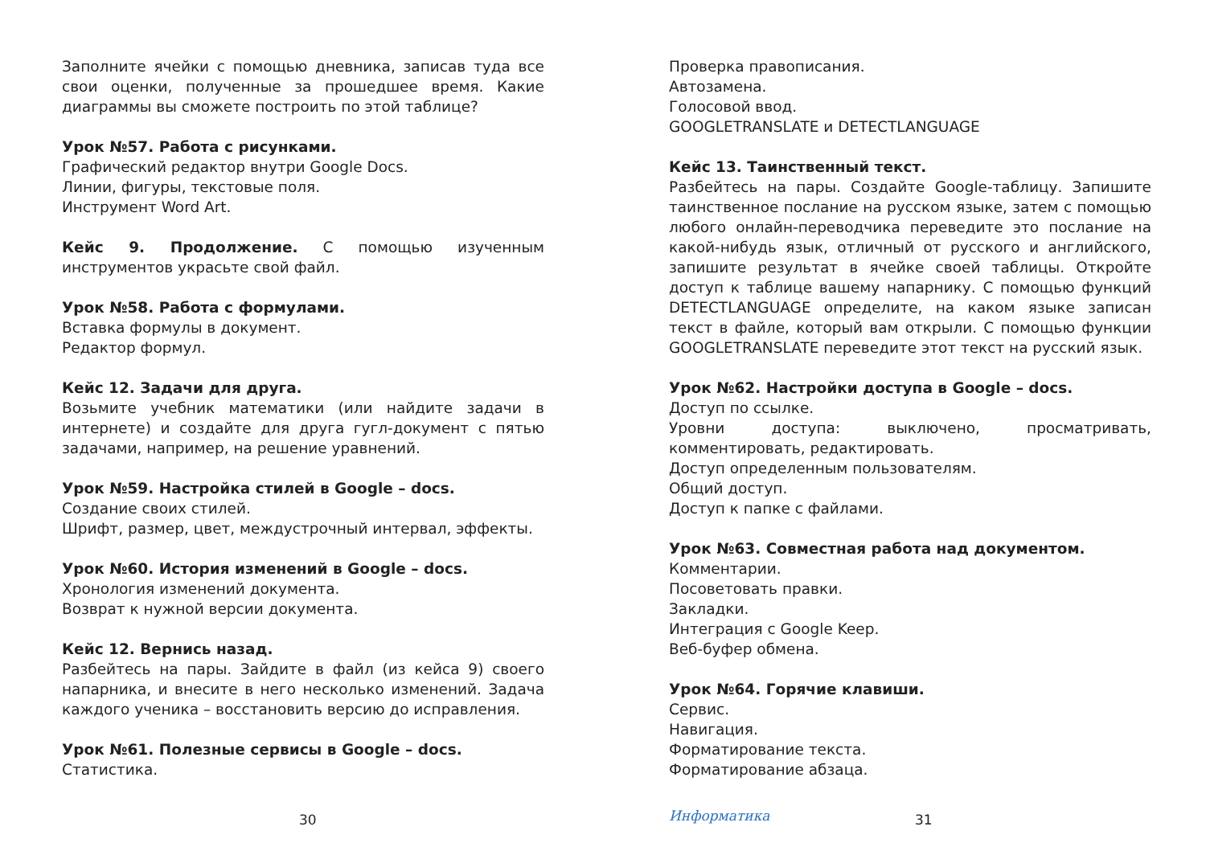Заполните ячейки с помощью дневника, записав туда все свои оценки, полученные за прошедшее время. Какие диаграммы вы сможете построить по этой таблице?
Урок №57. Работа с рисунками.
Графический редактор внутри Google Docs.
Линии, фигуры, текстовые поля.
Инструмент Word Art.
Кейс 9. Продолжение. С помощью изученным инструментов украсьте свой файл.
Урок №58. Работа с формулами.
Вставка формулы в документ.
Редактор формул.
Кейс 12. Задачи для друга.
Возьмите учебник математики (или найдите задачи в интернете) и создайте для друга гугл-документ с пятью задачами, например, на решение уравнений.
Урок №59. Настройка стилей в Google – docs.
Создание своих стилей.
Шрифт, размер, цвет, междустрочный интервал, эффекты.
Урок №60. История изменений в Google – docs.
Хронология изменений документа.
Возврат к нужной версии документа.
Кейс 12. Вернись назад.
Разбейтесь на пары. Зайдите в файл (из кейса 9) своего напарника, и внесите в него несколько изменений. Задача каждого ученика – восстановить версию до исправления.
Урок №61. Полезные сервисы в Google – docs.
Статистика.
30
Проверка правописания.
Автозамена.
Голосовой ввод.
GOOGLETRANSLATE и DETECTLANGUAGE
Кейс 13. Таинственный текст.
Разбейтесь на пары. Создайте Google-таблицу. Запишите таинственное послание на русском языке, затем с помощью любого онлайн-переводчика переведите это послание на какой-нибудь язык, отличный от русского и английского, запишите результат в ячейке своей таблицы. Откройте доступ к таблице вашему напарнику. С помощью функций DETECTLANGUAGE определите, на каком языке записан текст в файле, который вам открыли. С помощью функции GOOGLETRANSLATE переведите этот текст на русский язык.
Урок №62. Настройки доступа в Google – docs.
Доступ по ссылке.
Уровни доступа: выключено, просматривать, комментировать, редактировать.
Доступ определенным пользователям.
Общий доступ.
Доступ к папке с файлами.
Урок №63. Совместная работа над документом.
Комментарии.
Посоветовать правки.
Закладки.
Интеграция с Google Keep.
Веб-буфер обмена.
Урок №64. Горячие клавиши.
Сервис.
Навигация.
Форматирование текста.
Форматирование абзаца.
Информатика 31